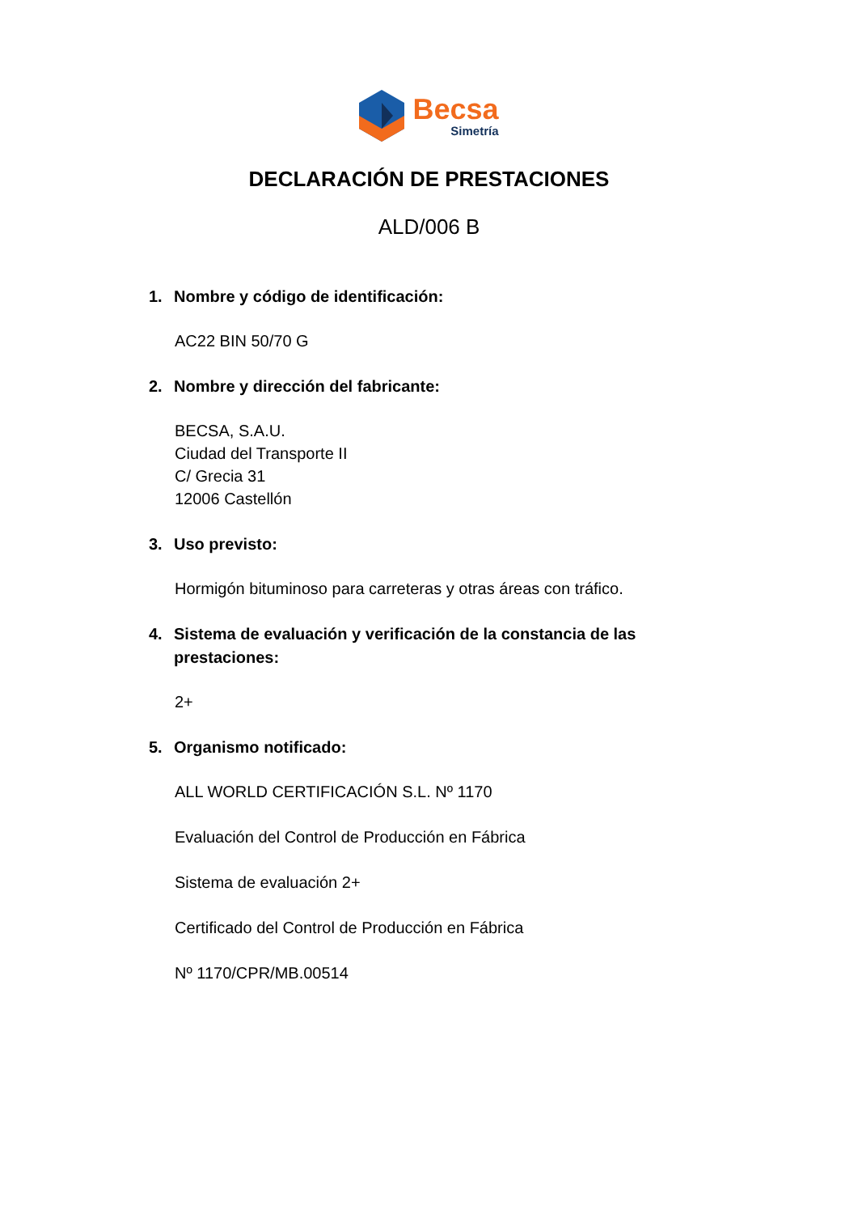Becsa
Simetría
DECLARACIÓN DE PRESTACIONES
ALD/006 B
1. Nombre y código de identificación:
AC22 BIN 50/70 G
2. Nombre y dirección del fabricante:
BECSA, S.A.U.
Ciudad del Transporte II
C/ Grecia 31
12006 Castellón
3. Uso previsto:
Hormigón bituminoso para carreteras y otras áreas con tráfico.
4. Sistema de evaluación y verificación de la constancia de las prestaciones:
2+
5. Organismo notificado:
ALL WORLD CERTIFICACIÓN S.L. Nº 1170
Evaluación del Control de Producción en Fábrica
Sistema de evaluación 2+
Certificado del Control de Producción en Fábrica
Nº 1170/CPR/MB.00514